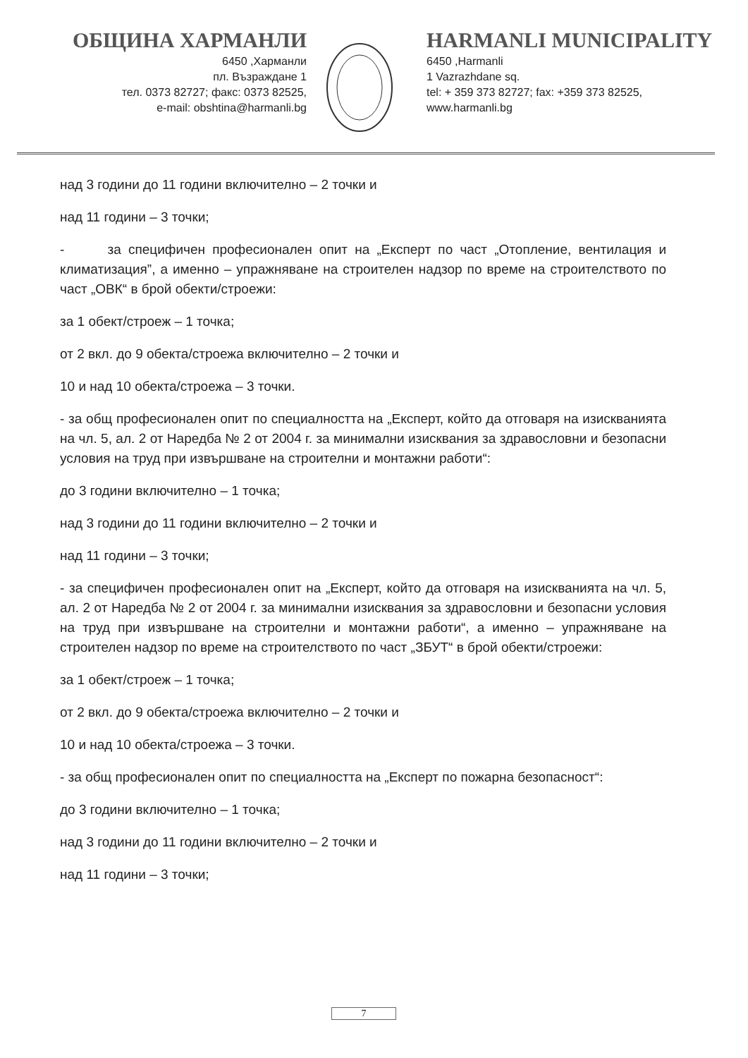ОБЩИНА ХАРМАНЛИ
6450 ,Харманли
пл. Възраждане 1
тел. 0373 82727; факс: 0373 82525,
e-mail: obshtina@harmanli.bg
HARMANLI MUNICIPALITY
6450 ,Harmanli
1 Vazrazhdane sq.
tel: + 359 373 82727; fax: +359 373 82525,
www.harmanli.bg
над 3 години до 11 години включително – 2 точки и
над 11 години – 3 точки;
- за специфичен професионален опит на „Експерт по част „Отопление, вентилация и климатизация”, а именно – упражняване на строителен надзор по време на строителството по част „ОВК“ в брой обекти/строежи:
за 1 обект/строеж – 1 точка;
от 2 вкл. до 9 обекта/строежа включително – 2 точки и
10 и над 10 обекта/строежа – 3 точки.
- за общ професионален опит по специалността на „Експерт, който да отговаря на изискванията на чл. 5, ал. 2 от Наредба № 2 от 2004 г. за минимални изисквания за здравословни и безопасни условия на труд при извършване на строителни и монтажни работи“:
до 3 години включително – 1 точка;
над 3 години до 11 години включително – 2 точки и
над 11 години – 3 точки;
- за специфичен професионален опит на „Експерт, който да отговаря на изискванията на чл. 5, ал. 2 от Наредба № 2 от 2004 г. за минимални изисквания за здравословни и безопасни условия на труд при извършване на строителни и монтажни работи“, а именно – упражняване на строителен надзор по време на строителството по част „ЗБУТ“ в брой обекти/строежи:
за 1 обект/строеж – 1 точка;
от 2 вкл. до 9 обекта/строежа включително – 2 точки и
10 и над 10 обекта/строежа – 3 точки.
- за общ професионален опит по специалността на „Експерт по пожарна безопасност“:
до 3 години включително – 1 точка;
над 3 години до 11 години включително – 2 точки и
над 11 години – 3 точки;
7